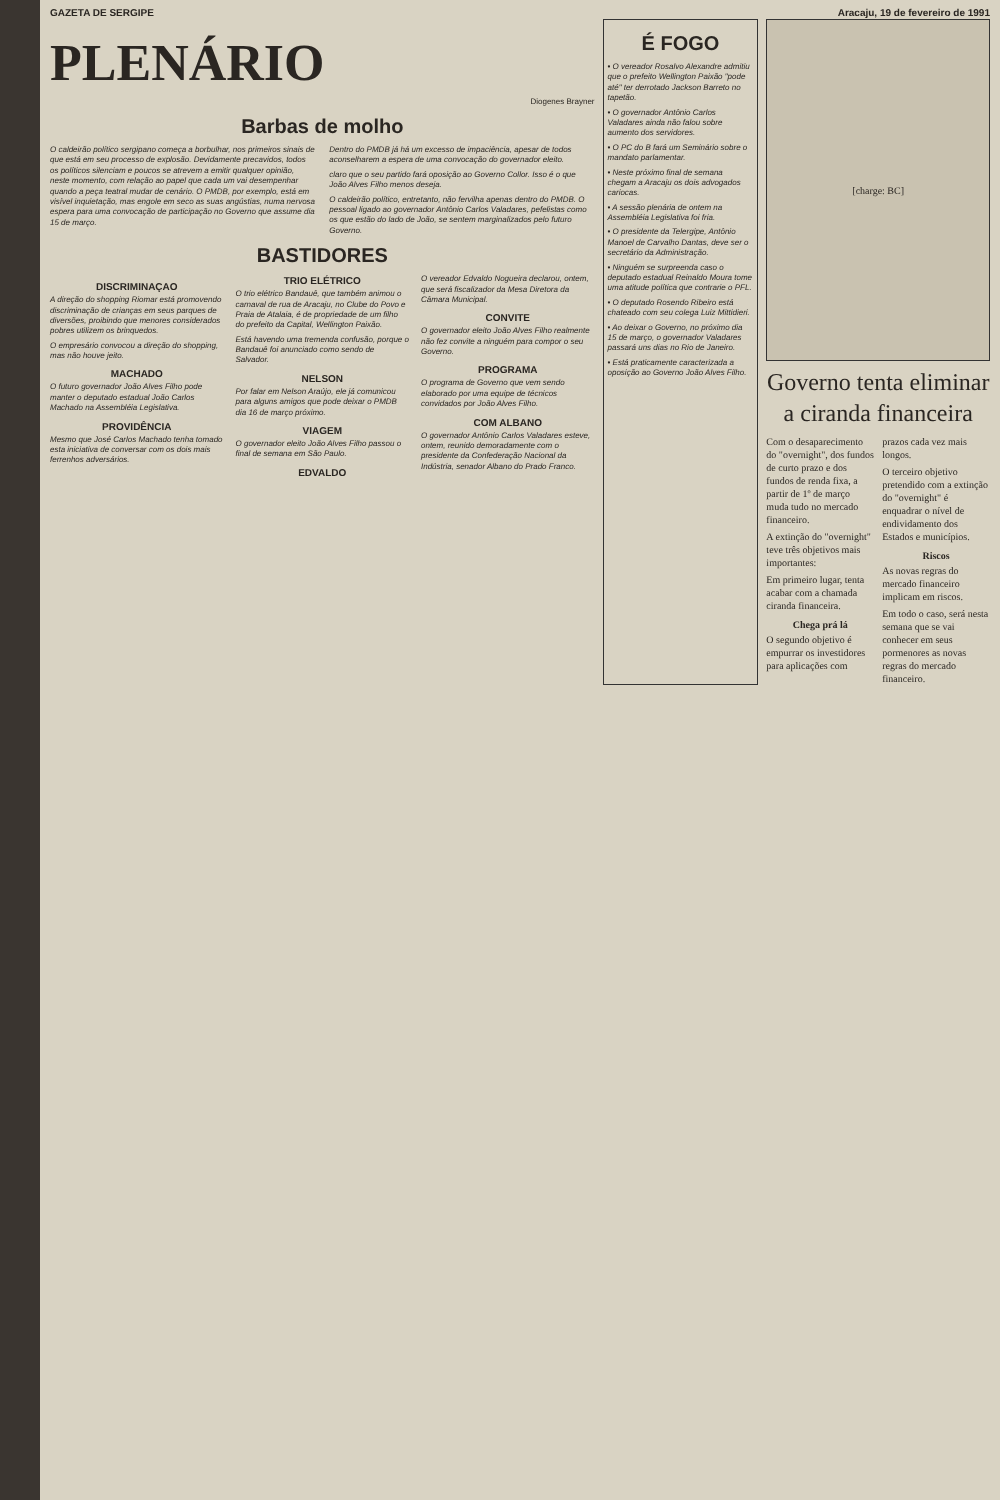GAZETA DE SERGIPE Aracaju, 19 de fevereiro de 1991
PLENÁRIO
Diogenes Brayner
Barbas de molho
O caldeirão político sergipano começa a borbulhar, nos primeiros sinais de que está em seu processo de explosão. Devidamente precavidos, todos os políticos silenciam e poucos se atrevem a emitir qualquer opinião, neste momento, com relação ao papel que cada um vai desempenhar quando a peça teatral mudar de cenário. O PMDB, por exemplo, está em visível inquietação, mas engole em seco as suas angústias, numa nervosa espera para uma convocação de participação no Governo que assume dia 15 de março.
Dentro do PMDB já há um excesso de impaciência, apesar de todos aconselharem a espera de uma convocação do governador eleito.
claro que o seu partido fará oposição ao Governo Collor. Isso é o que João Alves Filho menos deseja.
O caldeirão político, entretanto, não fervilha apenas dentro do PMDB. O pessoal ligado ao governador Antônio Carlos Valadares, pefelistas como os que estão do lado de João, se sentem marginalizados pelo futuro Governo.
BASTIDORES
DISCRIMINAÇAO
A direção do shopping Riomar está promovendo discriminação de crianças em seus parques de diversões, proibindo que menores considerados pobres utilizem os brinquedos.
O empresário convocou a direção do shopping, mas não houve jeito.
MACHADO
O futuro governador João Alves Filho pode manter o deputado estadual João Carlos Machado na Assembléia Legislativa.
PROVIDÊNCIA
Mesmo que José Carlos Machado tenha tomado esta iniciativa de conversar com os dois mais ferrenhos adversários.
TRIO ELÉTRICO
O trio elétrico Bandauê, que também animou o carnaval de rua de Aracaju, no Clube do Povo e Praia de Atalaia, é de propriedade de um filho do prefeito da Capital, Wellington Paixão.
Está havendo uma tremenda confusão, porque o Bandauê foi anunciado como sendo de Salvador.
NELSON
Por falar em Nelson Araújo, ele já comunicou para alguns amigos que pode deixar o PMDB dia 16 de março próximo.
VIAGEM
O governador eleito João Alves Filho passou o final de semana em São Paulo.
EDVALDO
O vereador Edvaldo Nogueira declarou, ontem, que será fiscalizador da Mesa Diretora da Câmara Municipal.
CONVITE
O governador eleito João Alves Filho realmente não fez convite a ninguém para compor o seu Governo.
PROGRAMA
O programa de Governo que vem sendo elaborado por uma equipe de técnicos convidados por João Alves Filho.
COM ALBANO
O governador Antônio Carlos Valadares esteve, ontem, reunido demoradamente com o presidente da Confederação Nacional da Indústria, senador Albano do Prado Franco.
É FOGO
• O vereador Rosalvo Alexandre admitiu que o prefeito Wellington Paixão "pode até" ter derrotado Jackson Barreto no tapetão.
• O governador Antônio Carlos Valadares ainda não falou sobre aumento dos servidores.
• O PC do B fará um Seminário sobre o mandato parlamentar.
• Neste próximo final de semana chegam a Aracaju os dois advogados cariocas.
• A sessão plenária de ontem na Assembléia Legislativa foi fria.
• O presidente da Telergipe, Antônio Manoel de Carvalho Dantas, deve ser o secretário da Administração.
• Ninguém se surpreenda caso o deputado estadual Reinaldo Moura tome uma atitude política que contrarie o PFL.
• O deputado Rosendo Ribeiro está chateado com seu colega Luiz Mittidieri.
• Ao deixar o Governo, no próximo dia 15 de março, o governador Valadares passará uns dias no Rio de Janeiro.
• Está praticamente caracterizada a oposição ao Governo João Alves Filho.
[charge: BC]
Governo tenta eliminar a ciranda financeira
Com o desaparecimento do "overnight", dos fundos de curto prazo e dos fundos de renda fixa, a partir de 1º de março muda tudo no mercado financeiro.
A extinção do "overnight" teve três objetivos mais importantes:
Em primeiro lugar, tenta acabar com a chamada ciranda financeira.
Chega prá lá
O segundo objetivo é empurrar os investidores para aplicações com prazos cada vez mais longos.
O terceiro objetivo pretendido com a extinção do "overnight" é enquadrar o nível de endividamento dos Estados e municípios.
Riscos
As novas regras do mercado financeiro implicam em riscos.
Em todo o caso, será nesta semana que se vai conhecer em seus pormenores as novas regras do mercado financeiro.